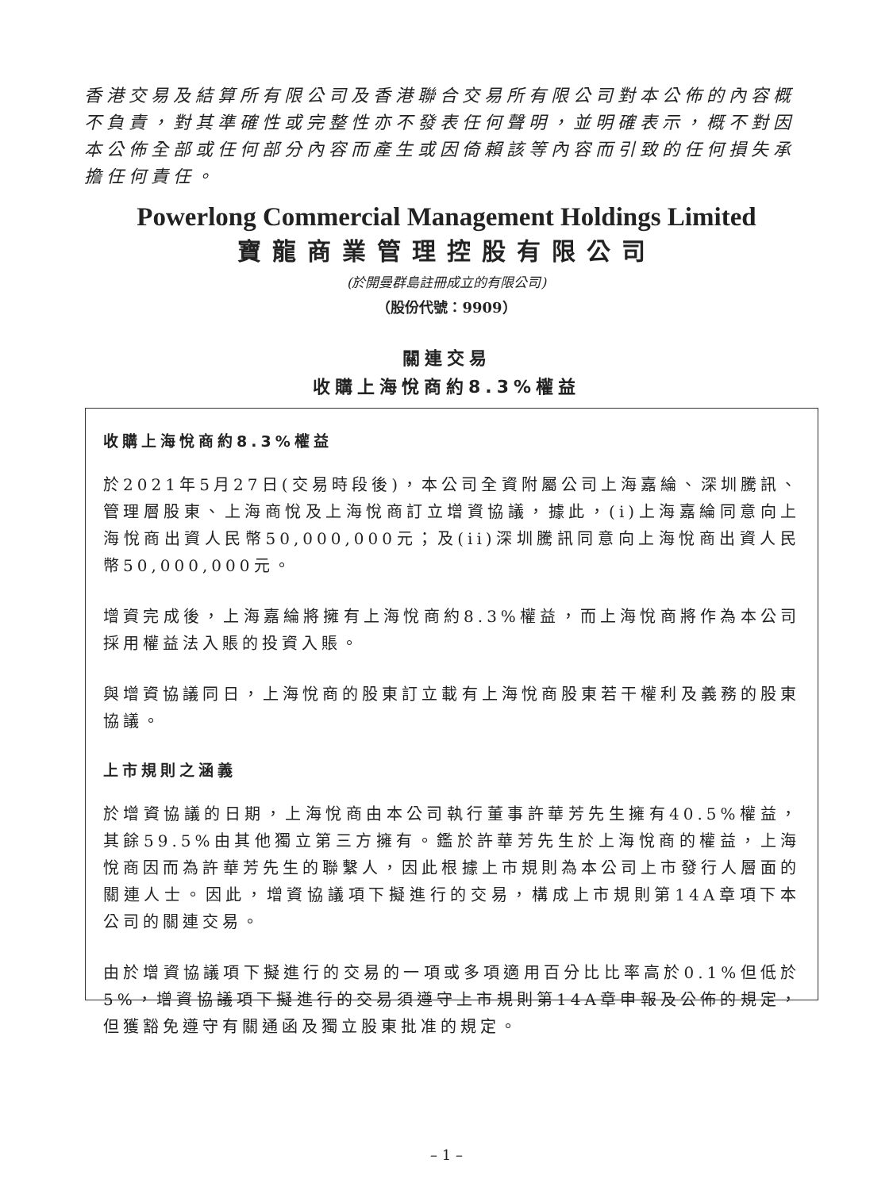香港交易及結算所有限公司及香港聯合交易所有限公司對本公佈的內容概不負責，對其準確性或完整性亦不發表任何聲明，並明確表示，概不對因本公佈全部或任何部分內容而產生或因倚賴該等內容而引致的任何損失承擔任何責任。
Powerlong Commercial Management Holdings Limited
寶龍商業管理控股有限公司
(於開曼群島註冊成立的有限公司)
（股份代號：9909）
關連交易
收購上海悅商約8.3%權益
收購上海悅商約8.3%權益
於2021年5月27日(交易時段後)，本公司全資附屬公司上海嘉綸、深圳騰訊、管理層股東、上海商悅及上海悅商訂立增資協議，據此，(i)上海嘉綸同意向上海悅商出資人民幣50,000,000元；及(ii)深圳騰訊同意向上海悅商出資人民幣50,000,000元。
增資完成後，上海嘉綸將擁有上海悅商約8.3%權益，而上海悅商將作為本公司採用權益法入賬的投資入賬。
與增資協議同日，上海悅商的股東訂立載有上海悅商股東若干權利及義務的股東協議。
上市規則之涵義
於增資協議的日期，上海悅商由本公司執行董事許華芳先生擁有40.5%權益，其餘59.5%由其他獨立第三方擁有。鑑於許華芳先生於上海悅商的權益，上海悅商因而為許華芳先生的聯繫人，因此根據上市規則為本公司上市發行人層面的關連人士。因此，增資協議項下擬進行的交易，構成上市規則第14A章項下本公司的關連交易。
由於增資協議項下擬進行的交易的一項或多項適用百分比比率高於0.1%但低於5%，增資協議項下擬進行的交易須遵守上市規則第14A章申報及公佈的規定，但獲豁免遵守有關通函及獨立股東批准的規定。
– 1 –